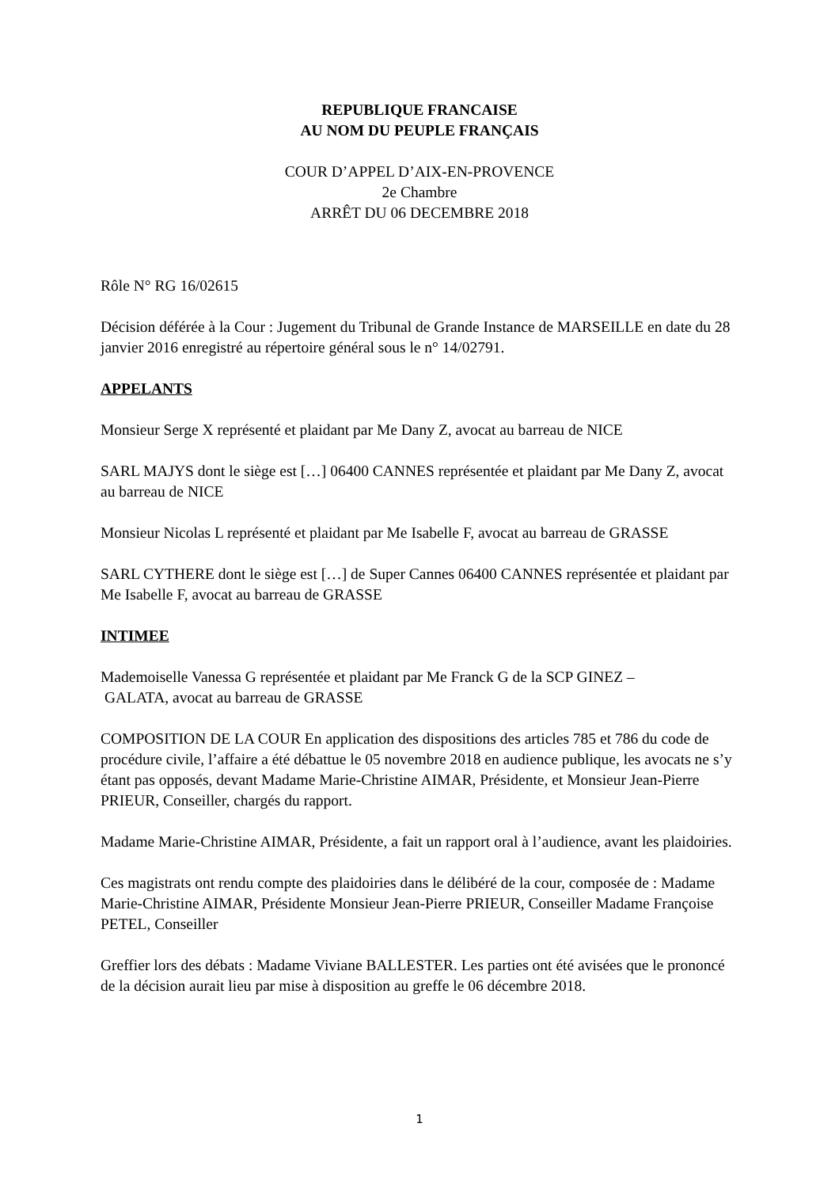REPUBLIQUE FRANCAISE
AU NOM DU PEUPLE FRANÇAIS
COUR D’APPEL D’AIX-EN-PROVENCE
2e Chambre
ARRÊT DU 06 DECEMBRE 2018
Rôle N° RG 16/02615
Décision déférée à la Cour : Jugement du Tribunal de Grande Instance de MARSEILLE en date du 28 janvier 2016 enregistré au répertoire général sous le n° 14/02791.
APPELANTS
Monsieur Serge X représenté et plaidant par Me Dany Z, avocat au barreau de NICE
SARL MAJYS dont le siège est […] 06400 CANNES représentée et plaidant par Me Dany Z, avocat au barreau de NICE
Monsieur Nicolas L représenté et plaidant par Me Isabelle F, avocat au barreau de GRASSE
SARL CYTHERE dont le siège est […] de Super Cannes 06400 CANNES représentée et plaidant par Me Isabelle F, avocat au barreau de GRASSE
INTIMEE
Mademoiselle Vanessa G représentée et plaidant par Me Franck G de la SCP GINEZ –
GALATA, avocat au barreau de GRASSE
COMPOSITION DE LA COUR En application des dispositions des articles 785 et 786 du code de procédure civile, l’affaire a été débattue le 05 novembre 2018 en audience publique, les avocats ne s’y étant pas opposés, devant Madame Marie-Christine AIMAR, Présidente, et Monsieur Jean-Pierre PRIEUR, Conseiller, chargés du rapport.
Madame Marie-Christine AIMAR, Présidente, a fait un rapport oral à l’audience, avant les plaidoiries.
Ces magistrats ont rendu compte des plaidoiries dans le délibéré de la cour, composée de : Madame Marie-Christine AIMAR, Présidente Monsieur Jean-Pierre PRIEUR, Conseiller Madame Françoise PETEL, Conseiller
Greffier lors des débats : Madame Viviane BALLESTER. Les parties ont été avisées que le prononcé de la décision aurait lieu par mise à disposition au greffe le 06 décembre 2018.
1